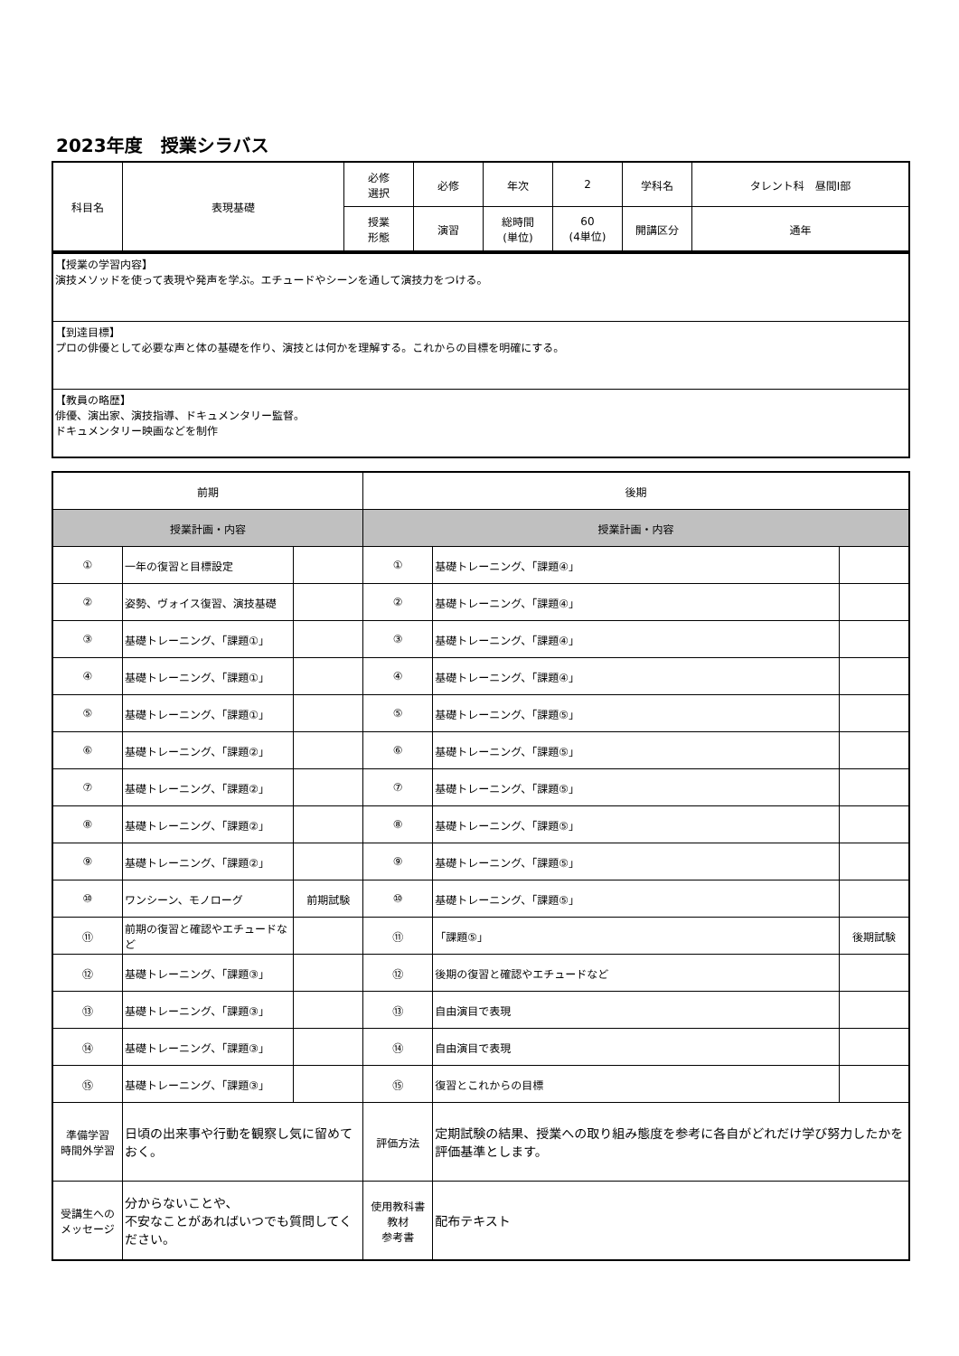2023年度　授業シラバス
| 科目名 | 表現基礎 | 必修 選択 | 必修 | 年次 | 2 | 学科名 | タレント科 昼間Ⅰ部 |
| | | 授業 形態 | 演習 | 総時間 (単位) | 60 (4単位) | 開講区分 | 通年 |
| 【授業の学習内容】 演技メソッドを使って表現や発声を学ぶ。エチュードやシーンを通して演技力をつける。 |
| 【到達目標】 プロの俳優として必要な声と体の基礎を作り、演技とは何かを理解する。これからの目標を明確にする。 |
| 【教員の略歴】 俳優、演出家、演技指導、ドキュメンタリー監督。 ドキュメンタリー映画などを制作 |
| 前期 | | | 後期 | | |
| 授業計画・内容 | | | 授業計画・内容 | | |
| ① | 一年の復習と目標設定 | | ① | 基礎トレーニング、「課題④」 | |
| ② | 姿勢、ヴォイス復習、演技基礎 | | ② | 基礎トレーニング、「課題④」 | |
| ③ | 基礎トレーニング、「課題①」 | | ③ | 基礎トレーニング、「課題④」 | |
| ④ | 基礎トレーニング、「課題①」 | | ④ | 基礎トレーニング、「課題④」 | |
| ⑤ | 基礎トレーニング、「課題①」 | | ⑤ | 基礎トレーニング、「課題⑤」 | |
| ⑥ | 基礎トレーニング、「課題②」 | | ⑥ | 基礎トレーニング、「課題⑤」 | |
| ⑦ | 基礎トレーニング、「課題②」 | | ⑦ | 基礎トレーニング、「課題⑤」 | |
| ⑧ | 基礎トレーニング、「課題②」 | | ⑧ | 基礎トレーニング、「課題⑤」 | |
| ⑨ | 基礎トレーニング、「課題②」 | | ⑨ | 基礎トレーニング、「課題⑤」 | |
| ⑩ | ワンシーン、モノローグ | 前期試験 | ⑩ | 基礎トレーニング、「課題⑤」 | |
| ⑪ | 前期の復習と確認やエチュードなど | | ⑪ | 「課題⑤」 | 後期試験 |
| ⑫ | 基礎トレーニング、「課題③」 | | ⑫ | 後期の復習と確認やエチュードなど | |
| ⑬ | 基礎トレーニング、「課題③」 | | ⑬ | 自由演目で表現 | |
| ⑭ | 基礎トレーニング、「課題③」 | | ⑭ | 自由演目で表現 | |
| ⑮ | 基礎トレーニング、「課題③」 | | ⑮ | 復習とこれからの目標 | |
| 準備学習 時間外学習 | 日頃の出来事や行動を観察し気に留めておく。 | | 評価方法 | 定期試験の結果、授業への取り組み態度を参考に各自がどれだけ学び努力したかを評価基準とします。 | |
| 受講生への メッセージ | 分からないことや、 不安なことがあればいつでも質問してください。 | | 使用教科書 教材 参考書 | 配布テキスト | |